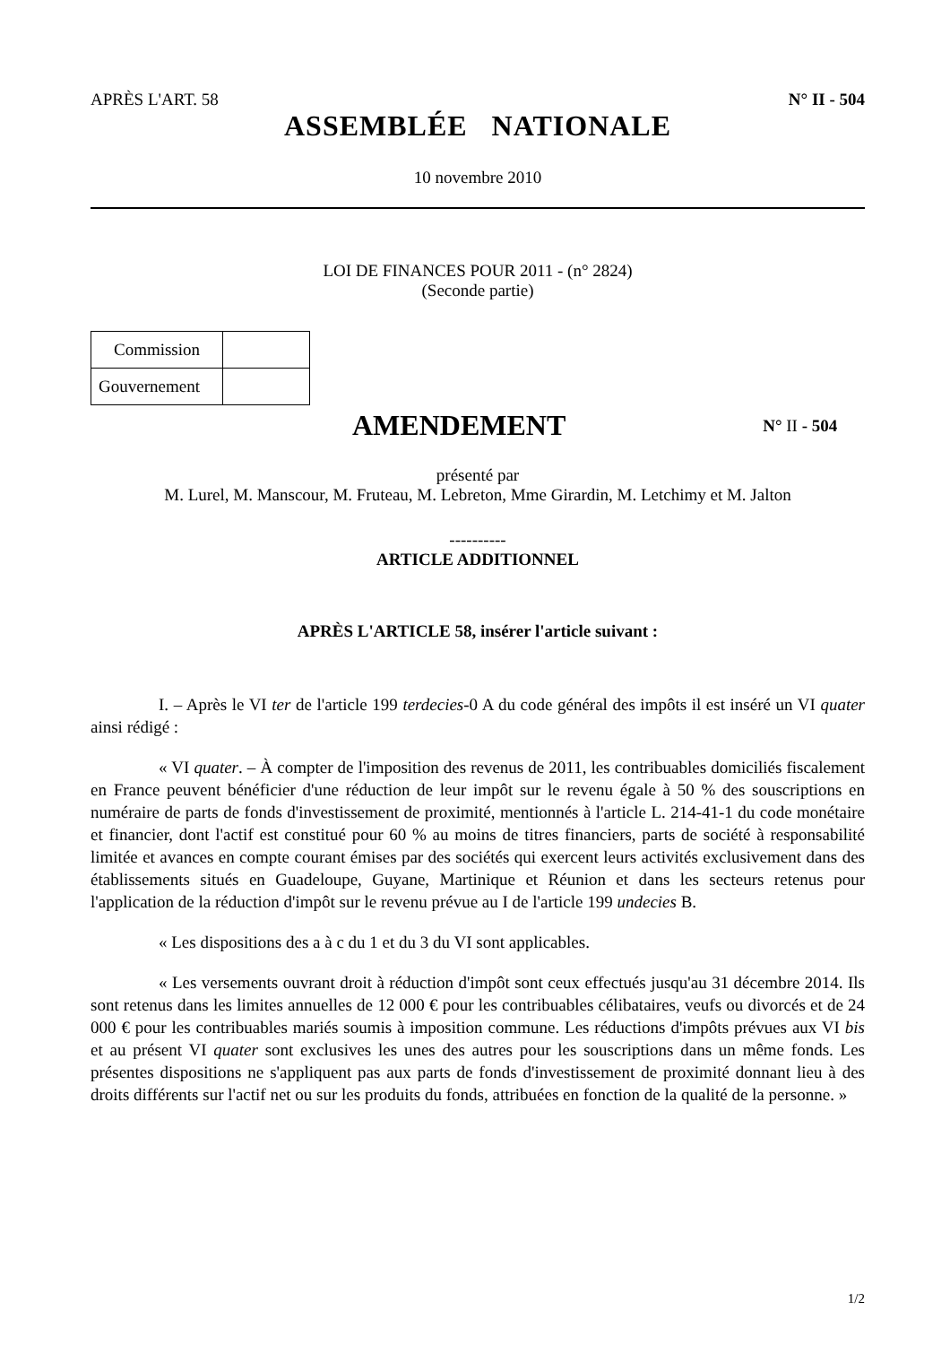APRÈS L'ART. 58 N° II - 504
ASSEMBLÉE NATIONALE
10 novembre 2010
LOI DE FINANCES POUR 2011 - (n° 2824)
(Seconde partie)
| Commission | |
| Gouvernement | |
AMENDEMENT
N° II - 504
présenté par
M. Lurel, M. Manscour, M. Fruteau, M. Lebreton, Mme Girardin, M. Letchimy et M. Jalton
----------
ARTICLE ADDITIONNEL
APRÈS L'ARTICLE 58, insérer l'article suivant :
I. – Après le VI ter de l'article 199 terdecies-0 A du code général des impôts il est inséré un VI quater ainsi rédigé :
« VI quater. – À compter de l'imposition des revenus de 2011, les contribuables domiciliés fiscalement en France peuvent bénéficier d'une réduction de leur impôt sur le revenu égale à 50 % des souscriptions en numéraire de parts de fonds d'investissement de proximité, mentionnés à l'article L. 214-41-1 du code monétaire et financier, dont l'actif est constitué pour 60 % au moins de titres financiers, parts de société à responsabilité limitée et avances en compte courant émises par des sociétés qui exercent leurs activités exclusivement dans des établissements situés en Guadeloupe, Guyane, Martinique et Réunion et dans les secteurs retenus pour l'application de la réduction d'impôt sur le revenu prévue au I de l'article 199 undecies B.
« Les dispositions des a à c du 1 et du 3 du VI sont applicables.
« Les versements ouvrant droit à réduction d'impôt sont ceux effectués jusqu'au 31 décembre 2014. Ils sont retenus dans les limites annuelles de 12 000 € pour les contribuables célibataires, veufs ou divorcés et de 24 000 € pour les contribuables mariés soumis à imposition commune. Les réductions d'impôts prévues aux VI bis et au présent VI quater sont exclusives les unes des autres pour les souscriptions dans un même fonds. Les présentes dispositions ne s'appliquent pas aux parts de fonds d'investissement de proximité donnant lieu à des droits différents sur l'actif net ou sur les produits du fonds, attribuées en fonction de la qualité de la personne. »
1/2